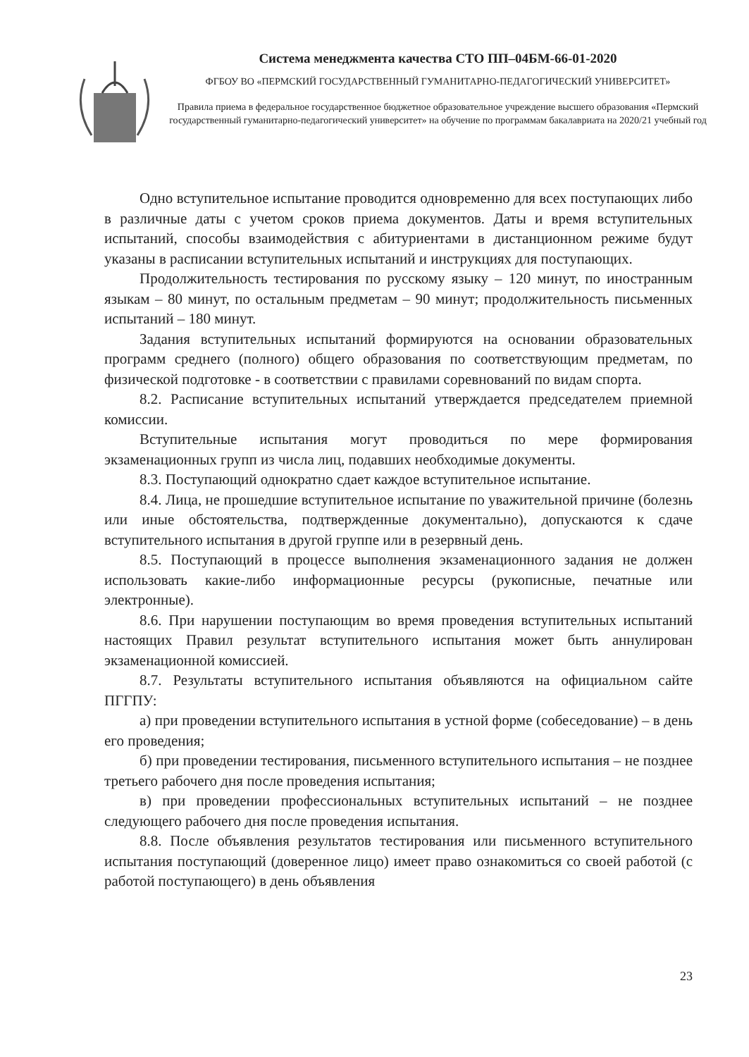Система менеджмента качества СТО ПП–04БМ-66-01-2020
ФГБОУ ВО «ПЕРМСКИЙ ГОСУДАРСТВЕННЫЙ ГУМАНИТАРНО-ПЕДАГОГИЧЕСКИЙ УНИВЕРСИТЕТ»
Правила приема в федеральное государственное бюджетное образовательное учреждение высшего образования «Пермский государственный гуманитарно-педагогический университет» на обучение по программам бакалавриата на 2020/21 учебный год
Одно вступительное испытание проводится одновременно для всех поступающих либо в различные даты с учетом сроков приема документов. Даты и время вступительных испытаний, способы взаимодействия с абитуриентами в дистанционном режиме будут указаны в расписании вступительных испытаний и инструкциях для поступающих.
Продолжительность тестирования по русскому языку – 120 минут, по иностранным языкам – 80 минут, по остальным предметам – 90 минут; продолжительность письменных испытаний – 180 минут.
Задания вступительных испытаний формируются на основании образовательных программ среднего (полного) общего образования по соответствующим предметам, по физической подготовке - в соответствии с правилами соревнований по видам спорта.
8.2. Расписание вступительных испытаний утверждается председателем приемной комиссии.
Вступительные испытания могут проводиться по мере формирования экзаменационных групп из числа лиц, подавших необходимые документы.
8.3. Поступающий однократно сдает каждое вступительное испытание.
8.4. Лица, не прошедшие вступительное испытание по уважительной причине (болезнь или иные обстоятельства, подтвержденные документально), допускаются к сдаче вступительного испытания в другой группе или в резервный день.
8.5. Поступающий в процессе выполнения экзаменационного задания не должен использовать какие-либо информационные ресурсы (рукописные, печатные или электронные).
8.6. При нарушении поступающим во время проведения вступительных испытаний настоящих Правил результат вступительного испытания может быть аннулирован экзаменационной комиссией.
8.7. Результаты вступительного испытания объявляются на официальном сайте ПГГПУ:
а) при проведении вступительного испытания в устной форме (собеседование) – в день его проведения;
б) при проведении тестирования, письменного вступительного испытания – не позднее третьего рабочего дня после проведения испытания;
в) при проведении профессиональных вступительных испытаний – не позднее следующего рабочего дня после проведения испытания.
8.8. После объявления результатов тестирования или письменного вступительного испытания поступающий (доверенное лицо) имеет право ознакомиться со своей работой (с работой поступающего) в день объявления
23